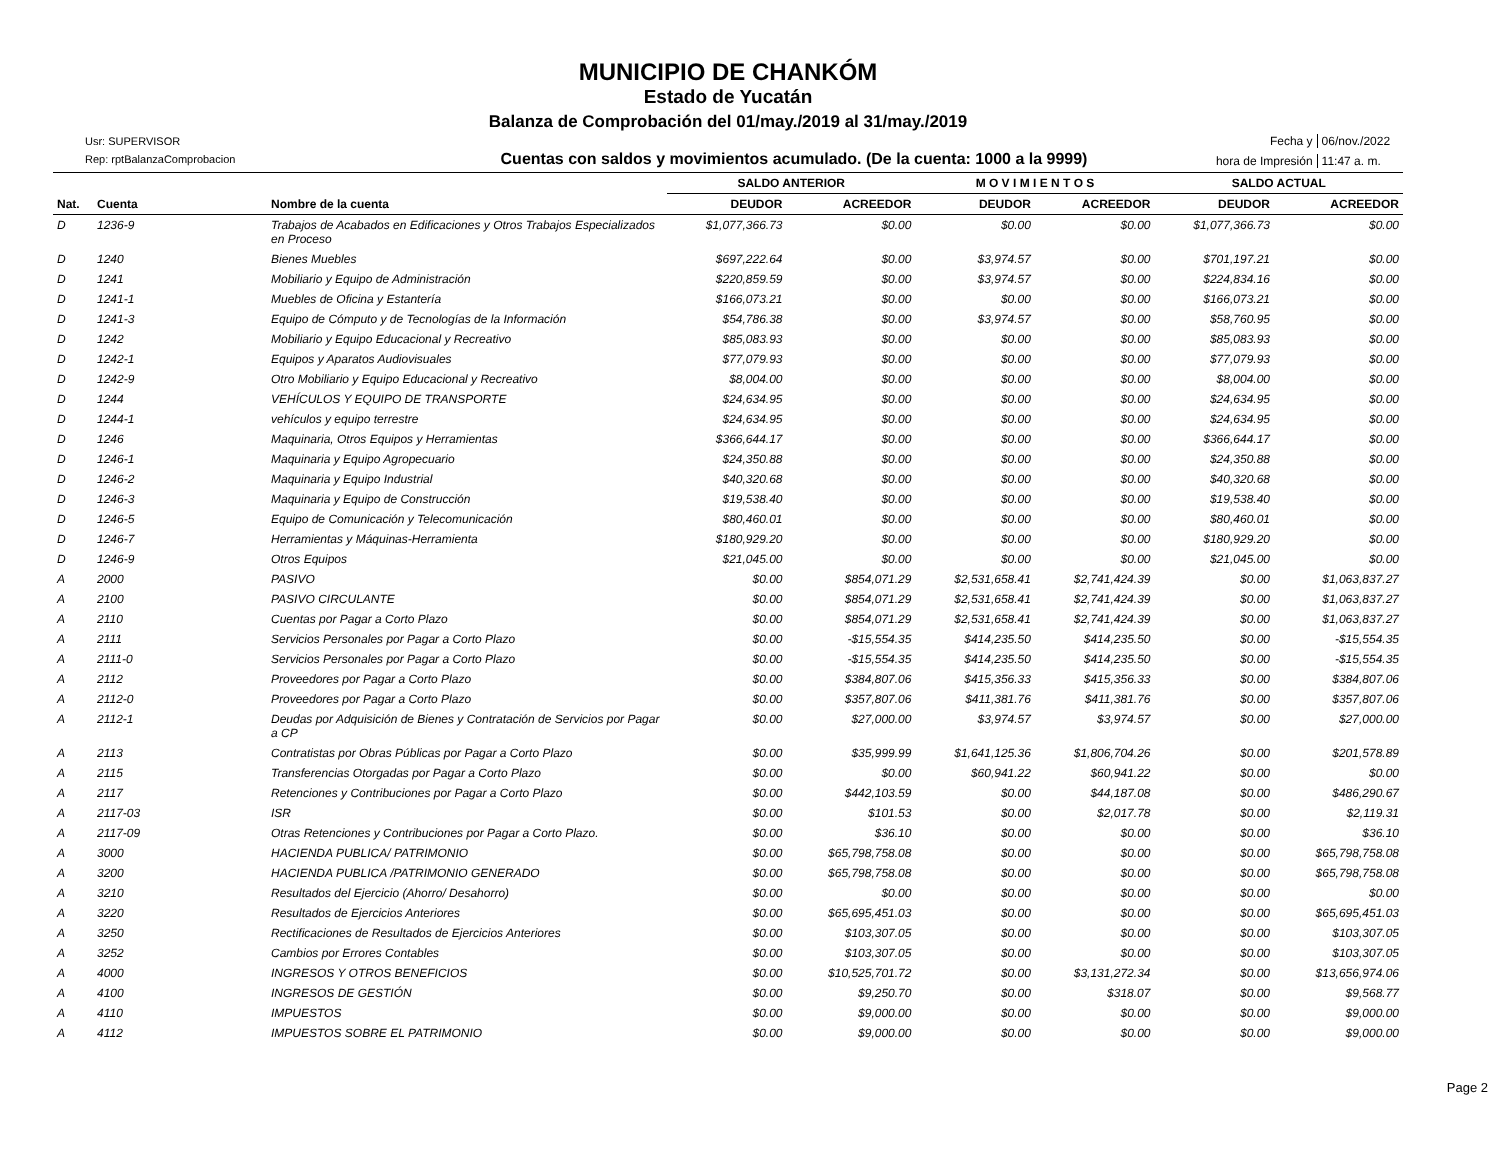MUNICIPIO DE CHANKÓM
Estado de Yucatán
Balanza de Comprobación del 01/may./2019 al 31/may./2019
Usr: SUPERVISOR
Rep: rptBalanzaComprobacion
Cuentas con saldos y movimientos acumulado. (De la cuenta: 1000 a la 9999)
Fecha y 06/nov./2022 hora de Impresión 11:47 a. m.
| | | | SALDO ANTERIOR | | M O V I M I E N T O S | | SALDO ACTUAL | |
| --- | --- | --- | --- | --- | --- | --- | --- | --- |
| Nat. | Cuenta | Nombre de la cuenta | DEUDOR | ACREEDOR | DEUDOR | ACREEDOR | DEUDOR | ACREEDOR |
| D | 1236-9 | Trabajos de Acabados en Edificaciones y Otros Trabajos Especializados en Proceso | $1,077,366.73 | $0.00 | $0.00 | $0.00 | $1,077,366.73 | $0.00 |
| D | 1240 | Bienes Muebles | $697,222.64 | $0.00 | $3,974.57 | $0.00 | $701,197.21 | $0.00 |
| D | 1241 | Mobiliario y Equipo de Administración | $220,859.59 | $0.00 | $3,974.57 | $0.00 | $224,834.16 | $0.00 |
| D | 1241-1 | Muebles de Oficina y Estantería | $166,073.21 | $0.00 | $0.00 | $0.00 | $166,073.21 | $0.00 |
| D | 1241-3 | Equipo de Cómputo y de Tecnologías de la Información | $54,786.38 | $0.00 | $3,974.57 | $0.00 | $58,760.95 | $0.00 |
| D | 1242 | Mobiliario y Equipo Educacional y Recreativo | $85,083.93 | $0.00 | $0.00 | $0.00 | $85,083.93 | $0.00 |
| D | 1242-1 | Equipos y Aparatos Audiovisuales | $77,079.93 | $0.00 | $0.00 | $0.00 | $77,079.93 | $0.00 |
| D | 1242-9 | Otro Mobiliario y Equipo Educacional y Recreativo | $8,004.00 | $0.00 | $0.00 | $0.00 | $8,004.00 | $0.00 |
| D | 1244 | VEHÍCULOS Y EQUIPO DE TRANSPORTE | $24,634.95 | $0.00 | $0.00 | $0.00 | $24,634.95 | $0.00 |
| D | 1244-1 | vehículos y equipo terrestre | $24,634.95 | $0.00 | $0.00 | $0.00 | $24,634.95 | $0.00 |
| D | 1246 | Maquinaria, Otros Equipos y Herramientas | $366,644.17 | $0.00 | $0.00 | $0.00 | $366,644.17 | $0.00 |
| D | 1246-1 | Maquinaria y Equipo Agropecuario | $24,350.88 | $0.00 | $0.00 | $0.00 | $24,350.88 | $0.00 |
| D | 1246-2 | Maquinaria y Equipo Industrial | $40,320.68 | $0.00 | $0.00 | $0.00 | $40,320.68 | $0.00 |
| D | 1246-3 | Maquinaria y Equipo de Construcción | $19,538.40 | $0.00 | $0.00 | $0.00 | $19,538.40 | $0.00 |
| D | 1246-5 | Equipo de Comunicación y Telecomunicación | $80,460.01 | $0.00 | $0.00 | $0.00 | $80,460.01 | $0.00 |
| D | 1246-7 | Herramientas y Máquinas-Herramienta | $180,929.20 | $0.00 | $0.00 | $0.00 | $180,929.20 | $0.00 |
| D | 1246-9 | Otros Equipos | $21,045.00 | $0.00 | $0.00 | $0.00 | $21,045.00 | $0.00 |
| A | 2000 | PASIVO | $0.00 | $854,071.29 | $2,531,658.41 | $2,741,424.39 | $0.00 | $1,063,837.27 |
| A | 2100 | PASIVO CIRCULANTE | $0.00 | $854,071.29 | $2,531,658.41 | $2,741,424.39 | $0.00 | $1,063,837.27 |
| A | 2110 | Cuentas por Pagar a Corto Plazo | $0.00 | $854,071.29 | $2,531,658.41 | $2,741,424.39 | $0.00 | $1,063,837.27 |
| A | 2111 | Servicios Personales por Pagar a Corto Plazo | $0.00 | -$15,554.35 | $414,235.50 | $414,235.50 | $0.00 | -$15,554.35 |
| A | 2111-0 | Servicios Personales por Pagar a Corto Plazo | $0.00 | -$15,554.35 | $414,235.50 | $414,235.50 | $0.00 | -$15,554.35 |
| A | 2112 | Proveedores por Pagar a Corto Plazo | $0.00 | $384,807.06 | $415,356.33 | $415,356.33 | $0.00 | $384,807.06 |
| A | 2112-0 | Proveedores por Pagar a Corto Plazo | $0.00 | $357,807.06 | $411,381.76 | $411,381.76 | $0.00 | $357,807.06 |
| A | 2112-1 | Deudas por Adquisición de Bienes y Contratación de Servicios por Pagar a CP | $0.00 | $27,000.00 | $3,974.57 | $3,974.57 | $0.00 | $27,000.00 |
| A | 2113 | Contratistas por Obras Públicas por Pagar a Corto Plazo | $0.00 | $35,999.99 | $1,641,125.36 | $1,806,704.26 | $0.00 | $201,578.89 |
| A | 2115 | Transferencias Otorgadas por Pagar a Corto Plazo | $0.00 | $0.00 | $60,941.22 | $60,941.22 | $0.00 | $0.00 |
| A | 2117 | Retenciones y Contribuciones por Pagar a Corto Plazo | $0.00 | $442,103.59 | $0.00 | $44,187.08 | $0.00 | $486,290.67 |
| A | 2117-03 | ISR | $0.00 | $101.53 | $0.00 | $2,017.78 | $0.00 | $2,119.31 |
| A | 2117-09 | Otras Retenciones y Contribuciones por Pagar a Corto Plazo. | $0.00 | $36.10 | $0.00 | $0.00 | $0.00 | $36.10 |
| A | 3000 | HACIENDA PUBLICA/ PATRIMONIO | $0.00 | $65,798,758.08 | $0.00 | $0.00 | $0.00 | $65,798,758.08 |
| A | 3200 | HACIENDA PUBLICA /PATRIMONIO GENERADO | $0.00 | $65,798,758.08 | $0.00 | $0.00 | $0.00 | $65,798,758.08 |
| A | 3210 | Resultados del Ejercicio (Ahorro/ Desahorro) | $0.00 | $0.00 | $0.00 | $0.00 | $0.00 | $0.00 |
| A | 3220 | Resultados de Ejercicios Anteriores | $0.00 | $65,695,451.03 | $0.00 | $0.00 | $0.00 | $65,695,451.03 |
| A | 3250 | Rectificaciones de Resultados de Ejercicios Anteriores | $0.00 | $103,307.05 | $0.00 | $0.00 | $0.00 | $103,307.05 |
| A | 3252 | Cambios por Errores Contables | $0.00 | $103,307.05 | $0.00 | $0.00 | $0.00 | $103,307.05 |
| A | 4000 | INGRESOS Y OTROS BENEFICIOS | $0.00 | $10,525,701.72 | $0.00 | $3,131,272.34 | $0.00 | $13,656,974.06 |
| A | 4100 | INGRESOS DE GESTIÓN | $0.00 | $9,250.70 | $0.00 | $318.07 | $0.00 | $9,568.77 |
| A | 4110 | IMPUESTOS | $0.00 | $9,000.00 | $0.00 | $0.00 | $0.00 | $9,000.00 |
| A | 4112 | IMPUESTOS SOBRE EL PATRIMONIO | $0.00 | $9,000.00 | $0.00 | $0.00 | $0.00 | $9,000.00 |
Page 2